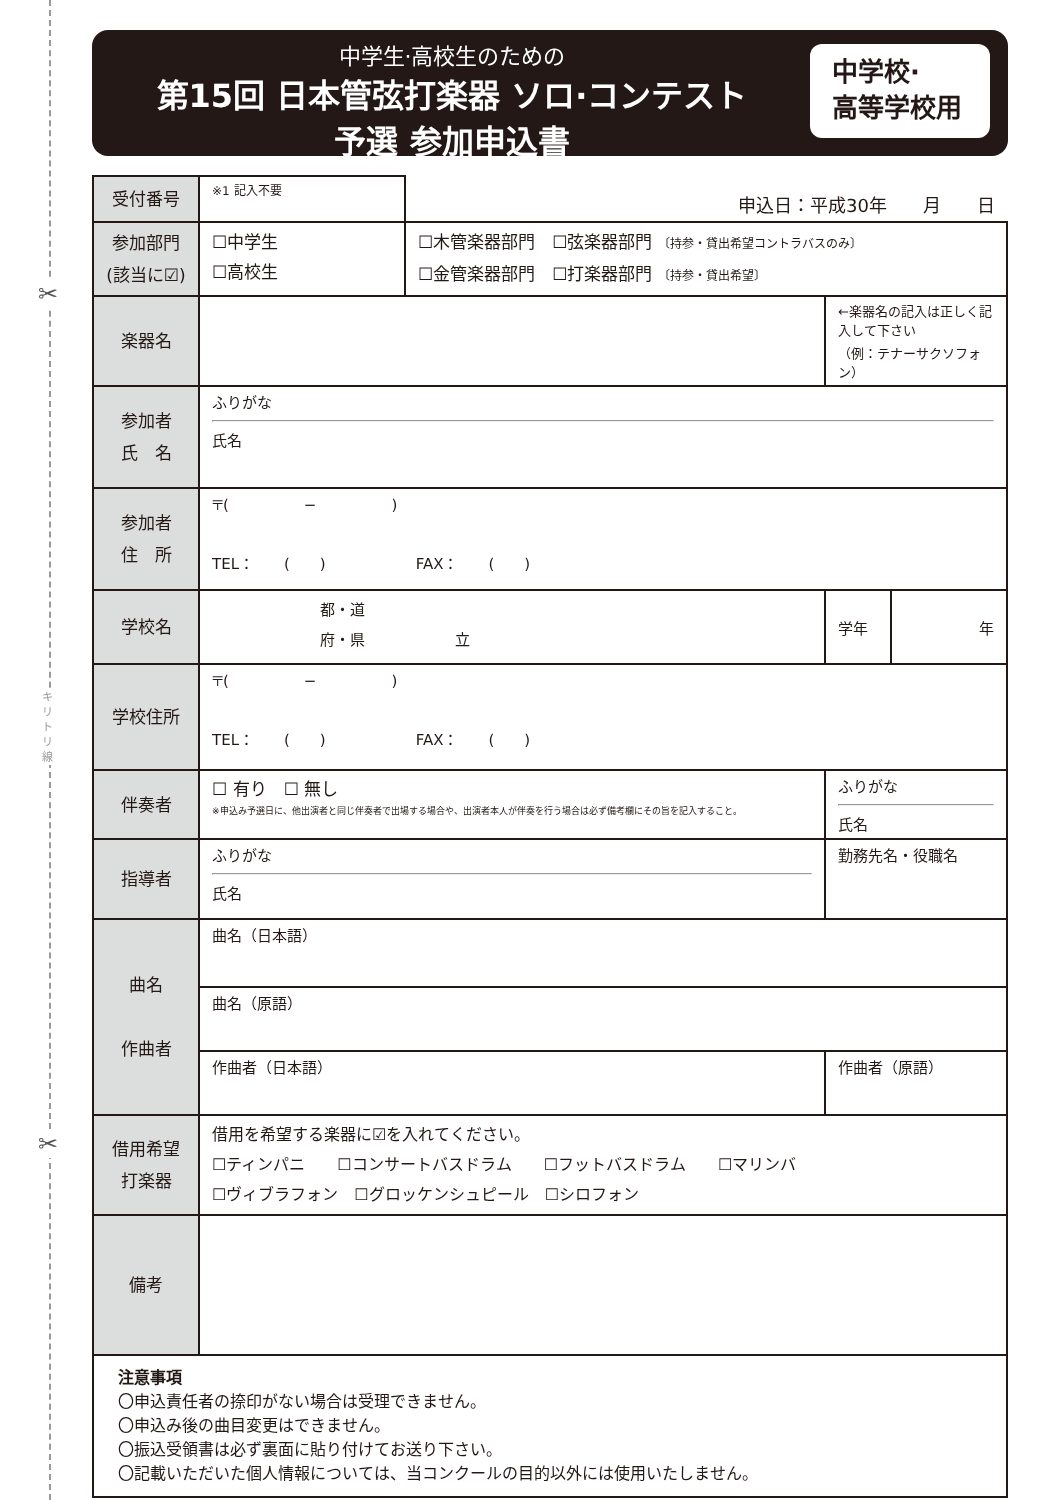✂
✂
キリトリ線
中学生·高校生のための
第15回 日本管弦打楽器 ソロ·コンテスト
予選 参加申込書
中学校·
高等学校用
| 受付番号 | ※1 記入不要 | 申込日：平成30年 月 日 | | | |
| 参加部門 (該当に☑) | ☐中学生 ☐高校生 | ☐木管楽器部門 ☐弦楽器部門 〔持参・貸出希望コントラバスのみ〕 ☐金管楽器部門 ☐打楽器部門 〔持参・貸出希望〕 | | | |
| 楽器名 | | | | ←楽器名の記入は正しく記入して下さい （例：テナーサクソフォン） | |
| 参加者 氏 名 | ふりがな 氏名 | | | | |
| 参加者 住 所 | 〒( − ) TEL： ( ) FAX： ( ) | | | | |
| 学校名 | 都・道 府・県 立 | | | 学年 | 年 |
| 学校住所 | 〒( − ) TEL： ( ) FAX： ( ) | | | | |
| 伴奏者 | ☐ 有り ☐ 無し ※申込み予選日に、他出演者と同じ伴奏者で出場する場合や、出演者本人が伴奏を行う場合は必ず備考欄にその旨を記入すること。 | | ふりがな 氏名 | | |
| 指導者 | ふりがな 氏名 | | 勤務先名・役職名 | | |
| 曲名 作曲者 | 曲名（日本語） | | | | |
| | 曲名（原語） | | | | |
| | 作曲者（日本語） | | 作曲者（原語） | | |
| 借用希望 打楽器 | 借用を希望する楽器に☑を入れてください。 ☐ティンパニ ☐コンサートバスドラム ☐フットバスドラム ☐マリンバ ☐ヴィブラフォン ☐グロッケンシュピール ☐シロフォン | | | | |
| 備考 | | | | | |
注意事項
〇申込責任者の捺印がない場合は受理できません。
〇申込み後の曲目変更はできません。
〇振込受領書は必ず裏面に貼り付けてお送り下さい。
〇記載いただいた個人情報については、当コンクールの目的以外には使用いたしません。